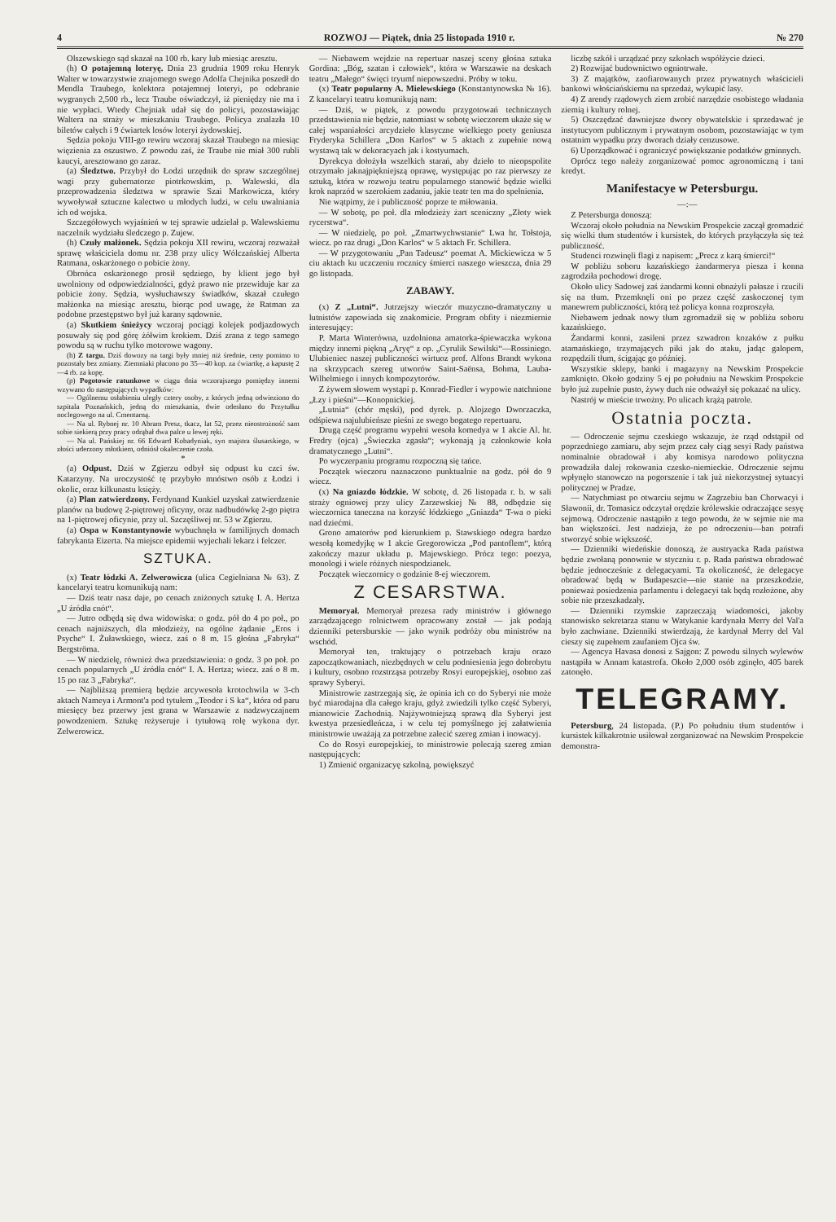4 ROZWOJ — Piątek, dnia 25 listopada 1910 r. № 270
Olszewskiego sąd skazał na 100 rb. kary lub miesiąc aresztu.
(h) O potajemną loteryę. Dnia 23 grudnia 1909 roku Henryk Walter w towarzystwie znajomego swego Adolfa Chejnika poszedł do Mendla Traubego, kolektora potajemnej loteryi, po odebranie wygranych 2,500 rb., lecz Traube oświadczył, iż pieniędzy nie ma i nie wypłaci. Wtedy Chejniak udał się do policyi, pozostawiając Waltera na straży w mieszkaniu Traubego. Policya znalazła 10 biletów całych i 9 ćwiartek losów loteryi żydowskiej.
Sędzia pokoju VIII-go rewiru wczoraj skazał Traubego na miesiąc więzienia za oszustwo. Z powodu zaś, że Traube nie miał 300 rubli kaucyi, aresztowano go zaraz.
(a) Śledztwo. Przybył do Łodzi urzędnik do spraw szczególnej wagi przy gubernatorze piotrkowskim, p. Walewski, dla przeprowadzenia śledztwa w sprawie Szai Markowicza, który wywoływał sztuczne kalectwo u młodych ludzi, w celu uwalniania ich od wojska.
Szczegółowych wyjaśnień w tej sprawie udzielał p. Walewskiemu naczelnik wydziału śledczego p. Zujew.
(h) Czuły małżonek. Sędzia pokoju XII rewiru, wczoraj rozważał sprawę właściciela domu nr. 238 przy ulicy Wólczańskiej Alberta Ratmana, oskarżonego o pobicie żony.
Obrońca oskarżonego prosił sędziego, by klient jego był uwolniony od odpowiedzialności, gdyż prawo nie przewiduje kar za pobicie żony. Sędzia, wysłuchawszy świadków, skazał czułego małżonka na miesiąc aresztu, biorąc pod uwagę, że Ratman za podobne przestępstwo był już karany sądownie.
(a) Skutkiem śnieżycy wczoraj pociągi kolejek podjazdowych posuwały się pod górę żółwim krokiem. Dziś zrana z tego samego powodu są w ruchu tylko motorowe wagony.
(h) Z targu. Dziś dowozy na targi były mniej niż średnie, ceny pomimo to pozostały bez zmiany. Ziemniaki płacono po 35—40 kop. za ćwiartkę, a kapustę 2—4 rb. za kopę.
(p) Pogotowie ratunkowe w ciągu dnia wczorajszego pomiędzy innemi wzywano do następujących wypadków:
— Ogólnemu osłabieniu uległy cztery osoby, z których jedną odwieziono do szpitala Poznańskich, jedną do mieszkania, dwie odesłano do Przytułku noclegowego na ul. Cmentarną.
— Na ul. Rybnej nr. 10 Abram Presz, tkacz, lat 52, przez nieostrożność sam sobie siekierą przy pracy odrąbał dwa palce u lewej ręki.
— Na ul. Pańskiej nr. 66 Edward Kobadyniak, syn majstra ślusarskiego, w złości uderzony młotkiem, odniósł okaleczenie czoła.
*
(a) Odpust. Dziś w Zgierzu odbył się odpust ku czci św. Katarzyny. Na uroczystość tę przybyło mnóstwo osób z Łodzi i okolic, oraz kilkunastu księży.
(a) Plan zatwierdzony. Ferdynand Kunkiel uzyskał zatwierdzenie planów na budowę 2-piętrowej oficyny, oraz nadbudówkę 2-go piętra na 1-piętrowej oficynie, przy ul. Szczęśliwej nr. 53 w Zgierzu.
(a) Ospa w Konstantynowie wybuchnęła w familijnych domach fabrykanta Eizerta. Na miejsce epidemii wyjechali lekarz i felczer.
SZTUKA.
(x) Teatr łódzki A. Zelwerowicza (ulica Cegielniana № 63). Z kancelaryi teatru komunikują nam:
— Dziś teatr nasz daje, po cenach zniżonych sztukę I. A. Hertza „U źródła cnót“.
— Jutro odbędą się dwa widowiska: o godz. pół do 4 po poł., po cenach najniższych, dla młodzieży, na ogólne żądanie „Eros i Psyche“ I. Żuławskiego, wiecz. zaś o 8 m. 15 głośna „Fabryka“ Bergströma.
— W niedzielę, również dwa przedstawienia: o godz. 3 po poł. po cenach popularnych „U źródła cnót“ I. A. Hertza; wiecz. zaś o 8 m. 15 po raz 3 „Fabryka“.
— Najbliższą premierą będzie arcywesoła krotochwila w 3-ch aktach Nameya i Armont'a pod tytułem „Teodor i S ka“, która od paru miesięcy bez przerwy jest grana w Warszawie z nadzwyczajnem powodzeniem. Sztukę reżyseruje i tytułową rolę wykona dyr. Zelwerowicz.
— Niebawem wejdzie na repertuar naszej sceny głośna sztuka Gordina: „Bóg, szatan i człowiek“, która w Warszawie na deskach teatru „Małego“ święci tryumf niepowszedni. Próby w toku.
(x) Teatr popularny A. Mielewskiego (Konstantynowska № 16). Z kancelaryi teatru komunikują nam:
— Dziś, w piątek, z powodu przygotowań technicznych przedstawienia nie będzie, natomiast w sobotę wieczorem ukaże się w całej wspaniałości arcydzieło klasyczne wielkiego poety geniusza Fryderyka Schillera „Don Karlos“ w 5 aktach z zupełnie nową wystawą tak w dekoracyach jak i kostyumach.
Dyrekcya dołożyła wszelkich starań, aby dzieło to nieopspolite otrzymało jaknajpiękniejszą oprawę, występując po raz pierwszy ze sztuką, która w rozwoju teatru popularnego stanowić będzie wielki krok naprzód w szerokiem zadaniu, jakie teatr ten ma do spełnienia.
Nie wątpimy, że i publiczność poprze te miłowania.
— W sobotę, po poł. dla młodzieży żart sceniczny „Złoty wiek rycerstwa“.
— W niedzielę, po poł. „Zmartwychwstanie“ Lwa hr. Tołstoja, wiecz. po raz drugi „Don Karlos“ w 5 aktach Fr. Schillera.
— W przygotowaniu „Pan Tadeusz“ poemat A. Mickiewicza w 5 ciu aktach ku uczczeniu rocznicy śmierci naszego wieszcza, dnia 29 go listopada.
ZABAWY.
(x) Z „Lutni“. Jutrzejszy wieczór muzyczno-dramatyczny u lutnistów zapowiada się znakomicie. Program obfity i niezmiernie interesujący:
P. Marta Winterówna, uzdolniona amatorka-śpiewaczka wykona między innemi piękną „Aryę“ z op. „Cyrulik Sewilski“—Rossiniego. Ulubieniec naszej publiczności wirtuoz prof. Alfons Brandt wykona na skrzypcach szereg utworów Saint-Saënsa, Bohma, Lauba-Wilhelmiego i innych kompozytorów.
Z żywem słowem wystąpi p. Konrad-Fiedler i wypowie natchnione „Łzy i pieśni“—Konopnickiej.
„Lutnia“ (chór męski), pod dyrek. p. Alojzego Dworzaczka, odśpiewa najulubieńsze pieśni ze swego bogatego repertuaru.
Drugą część programu wypełni wesoła komedya w 1 akcie Al. hr. Fredry (ojca) „Świeczka zgasła“; wykonają ją członkowie koła dramatycznego „Lutni“.
Po wyczerpaniu programu rozpoczną się tańce.
Początek wieczoru naznaczono punktualnie na godz. pół do 9 wiecz.
(x) Na gniazdo łódzkie. W sobotę, d. 26 listopada r. b. w sali straży ogniowej przy ulicy Zarzewskiej № 88, odbędzie się wieczornica taneczna na korzyść łódzkiego „Gniazda“ T-wa o pieki nad dziećmi.
Grono amatorów pod kierunkiem p. Stawskiego odegra bardzo wesołą komedyjkę w 1 akcie Gregorowicza „Pod pantoflem“, którą zakończy mazur układu p. Majewskiego. Prócz tego: poezya, monologi i wiele różnych niespodzianek.
Początek wieczornicy o godzinie 8-ej wieczorem.
Z CESARSTWA.
Memoryał. Memoryał prezesa rady ministrów i głównego zarządzającego rolnictwem opracowany został — jak podają dzienniki petersburskie — jako wynik podróży obu ministrów na wschód.
Memoryał ten, traktujący o potrzebach kraju orazo zapoczątkowaniach, niezbędnych w celu podniesienia jego dobrobytu i kultury, osobno rozstrząsa potrzeby Rosyi europejskiej, osobno zaś sprawy Syberyi.
Ministrowie zastrzegają się, że opinia ich co do Syberyi nie może być miarodajna dla całego kraju, gdyż zwiedzili tylko część Syberyi, mianowicie Zachodnią. Najżywotniejszą sprawą dla Syberyi jest kwestya przesiedleńcza, i w celu tej pomyślnego jej załatwienia ministrowie uważają za potrzebne zalecić szereg zmian i inowacyj.
Co do Rosyi europejskiej, to ministrowie polecają szereg zmian następujących:
1) Zmienić organizacyę szkolną, powiększyć
liczbę szkół i urządzać przy szkołach współżycie dzieci.
2) Rozwijać budownictwo ogniotrwałe.
3) Z majątków, zaofiarowanych przez prywatnych właścicieli bankowi włościańskiemu na sprzedaż, wykupić lasy.
4) Z arendy rządowych ziem zrobić narzędzie osobistego władania ziemią i kultury rolnej.
5) Oszczędzać dawniejsze dwory obywatelskie i sprzedawać je instytucyom publicznym i prywatnym osobom, pozostawiając w tym ostatnim wypadku przy dworach działy cenzusowe.
6) Uporządkować i ograniczyć powiększanie podatków gminnych.
Oprócz tego należy zorganizować pomoc agronomiczną i tani kredyt.
Manifestacye w Petersburgu.
—:—
Z Petersburga donoszą:
Wczoraj około południa na Newskim Prospekcie zaczął gromadzić się wielki tłum studentów i kursistek, do których przyłączyła się też publiczność.
Studenci rozwinęli flagi z napisem: „Precz z karą śmierci!“
W pobliżu soboru kazańskiego żandarmerya piesza i konna zagrodziła pochodowi drogę.
Około ulicy Sadowej zaś żandarmi konni obnażyli pałasze i rzucili się na tłum. Przemknęli oni po przez część zaskoczonej tym manewrem publiczności, którą też policya konna rozproszyła.
Niebawem jednak nowy tłum zgromadził się w pobliżu soboru kazańskiego.
Żandarmi konni, zasileni przez szwadron kozaków z pułku atamańskiego, trzymających piki jak do ataku, jadąc galopem, rozpędzili tłum, ścigając go później.
Wszystkie sklepy, banki i magazyny na Newskim Prospekcie zamknięto. Około godziny 5 ej po południu na Newskim Prospekcie było już zupełnie pusto, żywy duch nie odważył się pokazać na ulicy.
Nastrój w mieście trwożny. Po ulicach krążą patrole.
Ostatnia poczta.
— Odroczenie sejmu czeskiego wskazuje, że rząd odstąpił od poprzedniego zamiaru, aby sejm przez cały ciąg sesyi Rady państwa nominalnie obradował i aby komisya narodowo polityczna prowadziła dalej rokowania czesko-niemieckie. Odroczenie sejmu wpłynęło stanowczo na pogorszenie i tak już niekorzystnej sytuacyi politycznej w Pradze.
— Natychmiast po otwarciu sejmu w Zagrzebiu ban Chorwacyi i Sławonii, dr. Tomasicz odczytał orędzie królewskie odraczające sesyę sejmową. Odroczenie nastąpiło z tego powodu, że w sejmie nie ma ban większości. Jest nadzieja, że po odroczeniu—ban potrafi stworzyć sobie większość.
— Dzienniki wiedeńskie donoszą, że austryacka Rada państwa będzie zwołaną ponownie w styczniu r. p. Rada państwa obradować będzie jednocześnie z delegacyami. Ta okoliczność, że delegacye obradować będą w Budapeszcie—nie stanie na przeszkodzie, ponieważ posiedzenia parlamentu i delegacyi tak będą rozłożone, aby sobie nie przeszkadzały.
— Dzienniki rzymskie zaprzeczają wiadomości, jakoby stanowisko sekretarza stanu w Watykanie kardynała Merry del Val'a było zachwiane. Dzienniki stwierdzają, że kardynał Merry del Val cieszy się zupełnem zaufaniem Ojca św.
— Agencya Havasa donosi z Sajgon: Z powodu silnych wylewów nastąpiła w Annam katastrofa. Około 2,000 osób zginęło, 405 barek zatonęło.
TELEGRAMY.
Petersburg, 24 listopada. (P.) Po południu tłum studentów i kursistek kilkakrotnie usiłował zorganizować na Newskim Prospekcie demonstra-